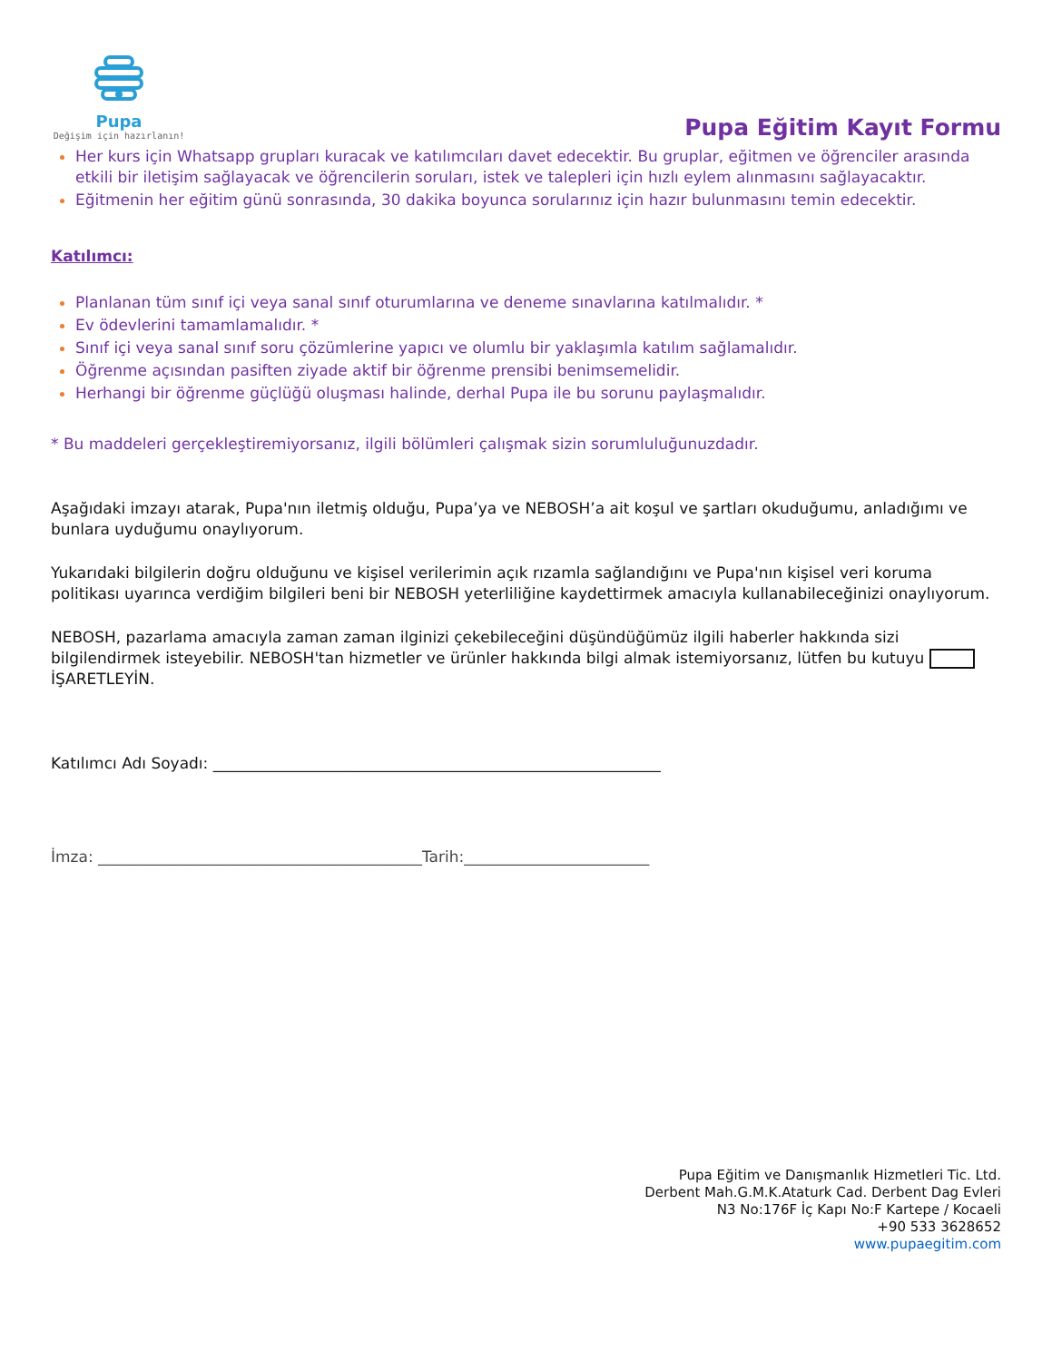Pupa
Değişim için hazırlanın!
Pupa Eğitim Kayıt Formu
Her kurs için Whatsapp grupları kuracak ve katılımcıları davet edecektir. Bu gruplar, eğitmen ve öğrenciler arasında etkili bir iletişim sağlayacak ve öğrencilerin soruları, istek ve talepleri için hızlı eylem alınmasını sağlayacaktır.
Eğitmenin her eğitim günü sonrasında, 30 dakika boyunca sorularınız için hazır bulunmasını temin edecektir.
Katılımcı:
Planlanan tüm sınıf içi veya sanal sınıf oturumlarına ve deneme sınavlarına katılmalıdır. *
Ev ödevlerini tamamlamalıdır. *
Sınıf içi veya sanal sınıf soru çözümlerine yapıcı ve olumlu bir yaklaşımla katılım sağlamalıdır.
Öğrenme açısından pasiften ziyade aktif bir öğrenme prensibi benimsemelidir.
Herhangi bir öğrenme güçlüğü oluşması halinde, derhal Pupa ile bu sorunu paylaşmalıdır.
* Bu maddeleri gerçekleştiremiyorsanız, ilgili bölümleri çalışmak sizin sorumluluğunuzdadır.
Aşağıdaki imzayı atarak, Pupa'nın iletmiş olduğu, Pupa’ya ve NEBOSH’a ait koşul ve şartları okuduğumu, anladığımı ve bunlara uyduğumu onaylıyorum.
Yukarıdaki bilgilerin doğru olduğunu ve kişisel verilerimin açık rızamla sağlandığını ve Pupa'nın kişisel veri koruma politikası uyarınca verdiğim bilgileri beni bir NEBOSH yeterliliğine kaydettirmek amacıyla kullanabileceğinizi onaylıyorum.
NEBOSH, pazarlama amacıyla zaman zaman ilginizi çekebileceğini düşündüğümüz ilgili haberler hakkında sizi bilgilendirmek isteyebilir. NEBOSH'tan hizmetler ve ürünler hakkında bilgi almak istemiyorsanız, lütfen bu kutuyu İŞARETLEYİN.
Katılımcı Adı Soyadı: __________________________________________________________
İmza: __________________________________________Tarih:________________________
Pupa Eğitim ve Danışmanlık Hizmetleri Tic. Ltd.
Derbent Mah.G.M.K.Ataturk Cad. Derbent Dag Evleri
N3 No:176F İç Kapı No:F Kartepe / Kocaeli
+90 533 3628652
www.pupaegitim.com